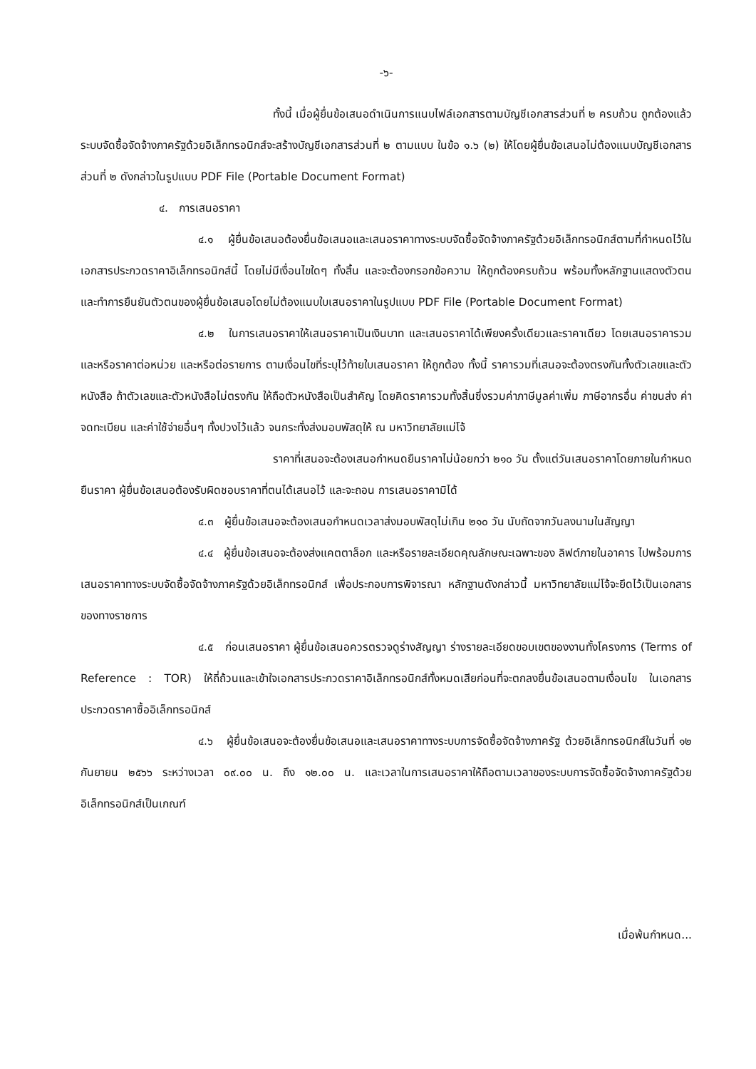-๖-
ทั้งนี้ เมื่อผู้ยื่นข้อเสนอดำเนินการแนบไฟล์เอกสารตามบัญชีเอกสารส่วนที่ ๒ ครบถ้วน ถูกต้องแล้ว ระบบจัดซื้อจัดจ้างภาครัฐด้วยอิเล็กทรอนิกส์จะสร้างบัญชีเอกสารส่วนที่ ๒ ตามแบบ ในข้อ ๑.๖ (๒) ให้โดยผู้ยื่นข้อเสนอไม่ต้องแนบบัญชีเอกสารส่วนที่ ๒ ดังกล่าวในรูปแบบ PDF File (Portable Document Format)
๔. การเสนอราคา
๔.๑ ผู้ยื่นข้อเสนอต้องยื่นข้อเสนอและเสนอราคาทางระบบจัดซื้อจัดจ้างภาครัฐด้วยอิเล็กทรอนิกส์ตามที่กำหนดไว้ในเอกสารประกวดราคาอิเล็กทรอนิกส์นี้ โดยไม่มีเงื่อนไขใดๆ ทั้งสิ้น และจะต้องกรอกข้อความ ให้ถูกต้องครบถ้วน พร้อมทั้งหลักฐานแสดงตัวตนและทำการยืนยันตัวตนของผู้ยื่นข้อเสนอโดยไม่ต้องแนบใบเสนอราคาในรูปแบบ PDF File (Portable Document Format)
๔.๒ ในการเสนอราคาให้เสนอราคาเป็นเงินบาท และเสนอราคาได้เพียงครั้งเดียวและราคาเดียว โดยเสนอราคารวม และหรือราคาต่อหน่วย และหรือต่อรายการ ตามเงื่อนไขที่ระบุไว้ท้ายใบเสนอราคา ให้ถูกต้อง ทั้งนี้ ราคารวมที่เสนอจะต้องตรงกันทั้งตัวเลขและตัวหนังสือ ถ้าตัวเลขและตัวหนังสือไม่ตรงกัน ให้ถือตัวหนังสือเป็นสำคัญ โดยคิดราคารวมทั้งสิ้นซึ่งรวมค่าภาษีมูลค่าเพิ่ม ภาษีอากรอื่น ค่าขนส่ง ค่าจดทะเบียน และค่าใช้จ่ายอื่นๆ ทั้งปวงไว้แล้ว จนกระทั่งส่งมอบพัสดุให้ ณ มหาวิทยาลัยแม่โจ้
ราคาที่เสนอจะต้องเสนอกำหนดยืนราคาไม่น้อยกว่า ๒๑๐ วัน ตั้งแต่วันเสนอราคาโดยภายในกำหนดยืนราคา ผู้ยื่นข้อเสนอต้องรับผิดชอบราคาที่ตนได้เสนอไว้ และจะถอน การเสนอราคามิได้
๔.๓ ผู้ยื่นข้อเสนอจะต้องเสนอกำหนดเวลาส่งมอบพัสดุไม่เกิน ๒๑๐ วัน นับถัดจากวันลงนามในสัญญา
๔.๔ ผู้ยื่นข้อเสนอจะต้องส่งแคตตาล็อก และหรือรายละเอียดคุณลักษณะเฉพาะของ ลิฟต์ภายในอาคาร ไปพร้อมการเสนอราคาทางระบบจัดซื้อจัดจ้างภาครัฐด้วยอิเล็กทรอนิกส์ เพื่อประกอบการพิจารณา หลักฐานดังกล่าวนี้ มหาวิทยาลัยแม่โจ้จะยึดไว้เป็นเอกสารของทางราชการ
๔.๕ ก่อนเสนอราคา ผู้ยื่นข้อเสนอควรตรวจดูร่างสัญญา ร่างรายละเอียดขอบเขตของงานทั้งโครงการ (Terms of Reference : TOR) ให้ถี่ถ้วนและเข้าใจเอกสารประกวดราคาอิเล็กทรอนิกส์ทั้งหมดเสียก่อนที่จะตกลงยื่นข้อเสนอตามเงื่อนไข ในเอกสารประกวดราคาซื้ออิเล็กทรอนิกส์
๔.๖ ผู้ยื่นข้อเสนอจะต้องยื่นข้อเสนอและเสนอราคาทางระบบการจัดซื้อจัดจ้างภาครัฐ ด้วยอิเล็กทรอนิกส์ในวันที่ ๑๒ กันยายน ๒๕๖๖ ระหว่างเวลา ๐๙.๐๐ น. ถึง ๑๒.๐๐ น. และเวลาในการเสนอราคาให้ถือตามเวลาของระบบการจัดซื้อจัดจ้างภาครัฐด้วยอิเล็กทรอนิกส์เป็นเกณฑ์
เมื่อพ้นกำหนด...